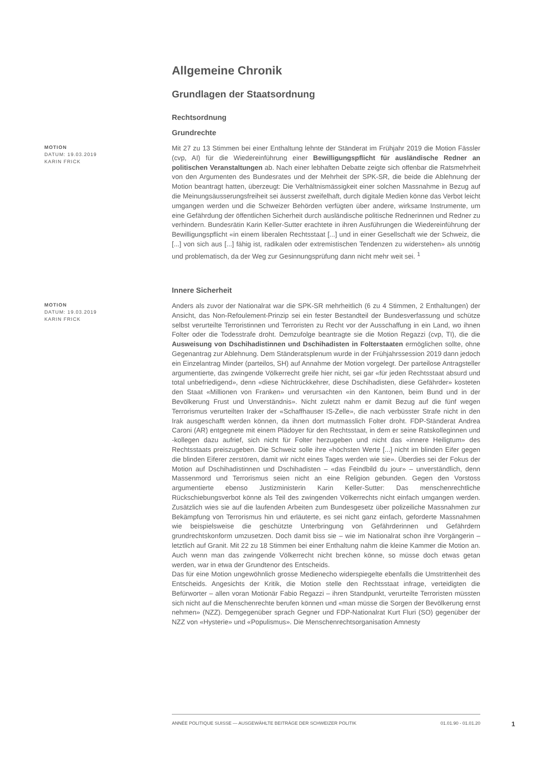Allgemeine Chronik
Grundlagen der Staatsordnung
Rechtsordnung
Grundrechte
MOTION
DATUM: 19.03.2019
KARIN FRICK
Mit 27 zu 13 Stimmen bei einer Enthaltung lehnte der Ständerat im Frühjahr 2019 die Motion Fässler (cvp, AI) für die Wiedereinführung einer Bewilligungspflicht für ausländische Redner an politischen Veranstaltungen ab. Nach einer lebhaften Debatte zeigte sich offenbar die Ratsmehrheit von den Argumenten des Bundesrates und der Mehrheit der SPK-SR, die beide die Ablehnung der Motion beantragt hatten, überzeugt: Die Verhältnismässigkeit einer solchen Massnahme in Bezug auf die Meinungsäusserungsfreiheit sei äusserst zweifelhaft, durch digitale Medien könne das Verbot leicht umgangen werden und die Schweizer Behörden verfügten über andere, wirksame Instrumente, um eine Gefährdung der öffentlichen Sicherheit durch ausländische politische Rednerinnen und Redner zu verhindern. Bundesrätin Karin Keller-Sutter erachtete in ihren Ausführungen die Wiedereinführung der Bewilligungspflicht «in einem liberalen Rechtsstaat [...] und in einer Gesellschaft wie der Schweiz, die [...] von sich aus [...] fähig ist, radikalen oder extremistischen Tendenzen zu widerstehen» als unnötig und problematisch, da der Weg zur Gesinnungsprüfung dann nicht mehr weit sei. <sup>1</sup>
Innere Sicherheit
MOTION
DATUM: 19.03.2019
KARIN FRICK
Anders als zuvor der Nationalrat war die SPK-SR mehrheitlich (6 zu 4 Stimmen, 2 Enthaltungen) der Ansicht, das Non-Refoulement-Prinzip sei ein fester Bestandteil der Bundesverfassung und schütze selbst verurteilte Terroristinnen und Terroristen zu Recht vor der Ausschaffung in ein Land, wo ihnen Folter oder die Todesstrafe droht. Demzufolge beantragte sie die Motion Regazzi (cvp, TI), die die Ausweisung von Dschihadistinnen und Dschihadisten in Folterstaaten ermöglichen sollte, ohne Gegenantrag zur Ablehnung. Dem Ständeratsplenum wurde in der Frühjahrssession 2019 dann jedoch ein Einzelantrag Minder (parteilos, SH) auf Annahme der Motion vorgelegt. Der parteilose Antragsteller argumentierte, das zwingende Völkerrecht greife hier nicht, sei gar «für jeden Rechtsstaat absurd und total unbefriedigend», denn «diese Nichtrückkehrer, diese Dschihadisten, diese Gefährder» kosteten den Staat «Millionen von Franken» und verursachten «in den Kantonen, beim Bund und in der Bevölkerung Frust und Unverständnis». Nicht zuletzt nahm er damit Bezug auf die fünf wegen Terrorismus verurteilten Iraker der «Schaffhauser IS-Zelle», die nach verbüsster Strafe nicht in den Irak ausgeschafft werden können, da ihnen dort mutmasslich Folter droht. FDP-Ständerat Andrea Caroni (AR) entgegnete mit einem Plädoyer für den Rechtsstaat, in dem er seine Ratskolleginnen und -kollegen dazu aufrief, sich nicht für Folter herzugeben und nicht das «innere Heiligtum» des Rechtsstaats preiszugeben. Die Schweiz solle ihre «höchsten Werte [...] nicht im blinden Eifer gegen die blinden Eiferer zerstören, damit wir nicht eines Tages werden wie sie». Überdies sei der Fokus der Motion auf Dschihadistinnen und Dschihadisten – «das Feindbild du jour» – unverständlich, denn Massenmord und Terrorismus seien nicht an eine Religion gebunden. Gegen den Vorstoss argumentierte ebenso Justizministerin Karin Keller-Sutter: Das menschenrechtliche Rückschiebungsverbot könne als Teil des zwingenden Völkerrechts nicht einfach umgangen werden. Zusätzlich wies sie auf die laufenden Arbeiten zum Bundesgesetz über polizeiliche Massnahmen zur Bekämpfung von Terrorismus hin und erläuterte, es sei nicht ganz einfach, geforderte Massnahmen wie beispielsweise die geschützte Unterbringung von Gefährderinnen und Gefährdern grundrechtskonform umzusetzen. Doch damit biss sie – wie im Nationalrat schon ihre Vorgängerin – letztlich auf Granit. Mit 22 zu 18 Stimmen bei einer Enthaltung nahm die kleine Kammer die Motion an. Auch wenn man das zwingende Völkerrecht nicht brechen könne, so müsse doch etwas getan werden, war in etwa der Grundtenor des Entscheids.
Das für eine Motion ungewöhnlich grosse Medienecho widerspiegelte ebenfalls die Umstrittenheit des Entscheids. Angesichts der Kritik, die Motion stelle den Rechtsstaat infrage, verteidigten die Befürworter – allen voran Motionär Fabio Regazzi – ihren Standpunkt, verurteilte Terroristen müssten sich nicht auf die Menschenrechte berufen können und «man müsse die Sorgen der Bevölkerung ernst nehmen» (NZZ). Demgegenüber sprach Gegner und FDP-Nationalrat Kurt Fluri (SO) gegenüber der NZZ von «Hysterie» und «Populismus». Die Menschenrechtsorganisation Amnesty
ANNÉE POLITIQUE SUISSE — AUSGEWÄHLTE BEITRÄGE DER SCHWEIZER POLITIK 01.01.90 - 01.01.20
1